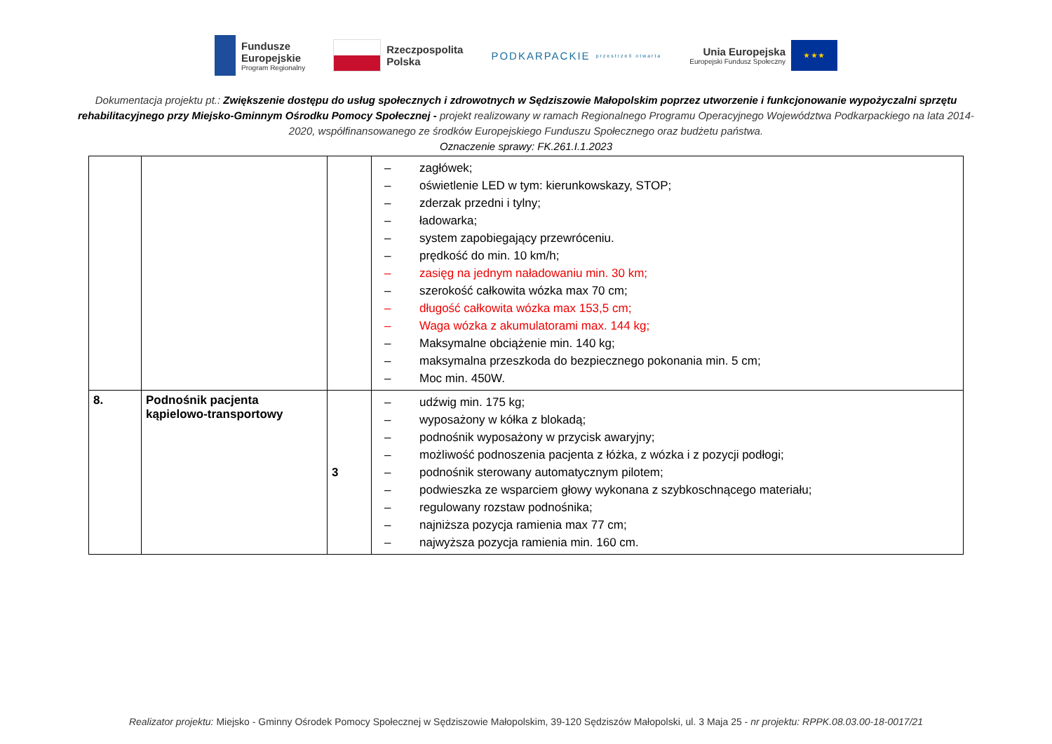Fundusze
Europejskie
Program Regionalny
Rzeczpospolita
Polska
PODKARPACKIE przestrzeń otwarta
Unia Europejska
Europejski Fundusz Społeczny
★ ★ ★
Dokumentacja projektu pt.: Zwiększenie dostępu do usług społecznych i zdrowotnych w Sędziszowie Małopolskim poprzez utworzenie i funkcjonowanie wypożyczalni sprzętu rehabilitacyjnego przy Miejsko-Gminnym Ośrodku Pomocy Społecznej - projekt realizowany w ramach Regionalnego Programu Operacyjnego Województwa Podkarpackiego na lata 2014-2020, współfinansowanego ze środków Europejskiego Funduszu Społecznego oraz budżetu państwa.
Oznaczenie sprawy: FK.261.I.1.2023
| | | | – zagłówek; – oświetlenie LED w tym: kierunkowskazy, STOP; – zderzak przedni i tylny; – ładowarka; – system zapobiegający przewróceniu. – prędkość do min. 10 km/h; – zasięg na jednym naładowaniu min. 30 km; – szerokość całkowita wózka max 70 cm; – długość całkowita wózka max 153,5 cm; – Waga wózka z akumulatorami max. 144 kg; – Maksymalne obciążenie min. 140 kg; – maksymalna przeszkoda do bezpiecznego pokonania min. 5 cm; – Moc min. 450W. |
| 8. | Podnośnik pacjenta kąpielowo-transportowy | 3 | – udźwig min. 175 kg; – wyposażony w kółka z blokadą; – podnośnik wyposażony w przycisk awaryjny; – możliwość podnoszenia pacjenta z łóżka, z wózka i z pozycji podłogi; – podnośnik sterowany automatycznym pilotem; – podwieszka ze wsparciem głowy wykonana z szybkoschnącego materiału; – regulowany rozstaw podnośnika; – najniższa pozycja ramienia max 77 cm; – najwyższa pozycja ramienia min. 160 cm. |
Realizator projektu: Miejsko - Gminny Ośrodek Pomocy Społecznej w Sędziszowie Małopolskim, 39-120 Sędziszów Małopolski, ul. 3 Maja 25 - nr projektu: RPPK.08.03.00-18-0017/21